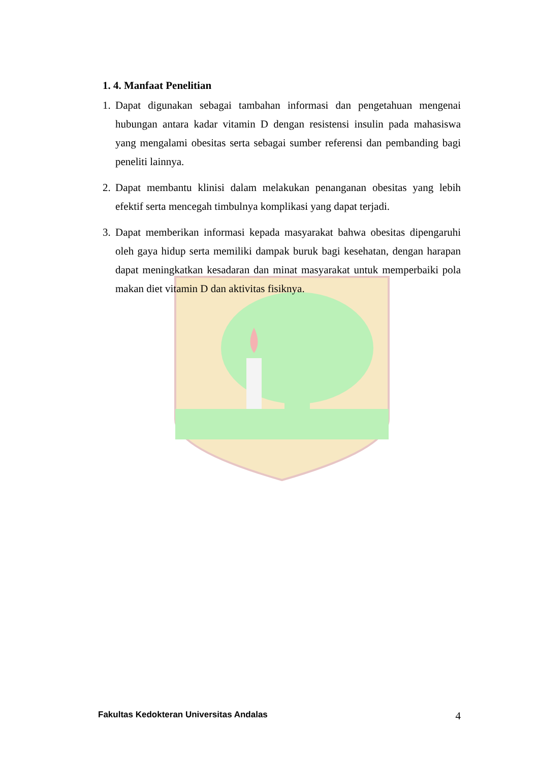1. 4. Manfaat Penelitian
1. Dapat digunakan sebagai tambahan informasi dan pengetahuan mengenai hubungan antara kadar vitamin D dengan resistensi insulin pada mahasiswa yang mengalami obesitas serta sebagai sumber referensi dan pembanding bagi peneliti lainnya.
2. Dapat membantu klinisi dalam melakukan penanganan obesitas yang lebih efektif serta mencegah timbulnya komplikasi yang dapat terjadi.
3. Dapat memberikan informasi kepada masyarakat bahwa obesitas dipengaruhi oleh gaya hidup serta memiliki dampak buruk bagi kesehatan, dengan harapan dapat meningkatkan kesadaran dan minat masyarakat untuk memperbaiki pola makan diet vitamin D dan aktivitas fisiknya.
Fakultas Kedokteran Universitas Andalas 4